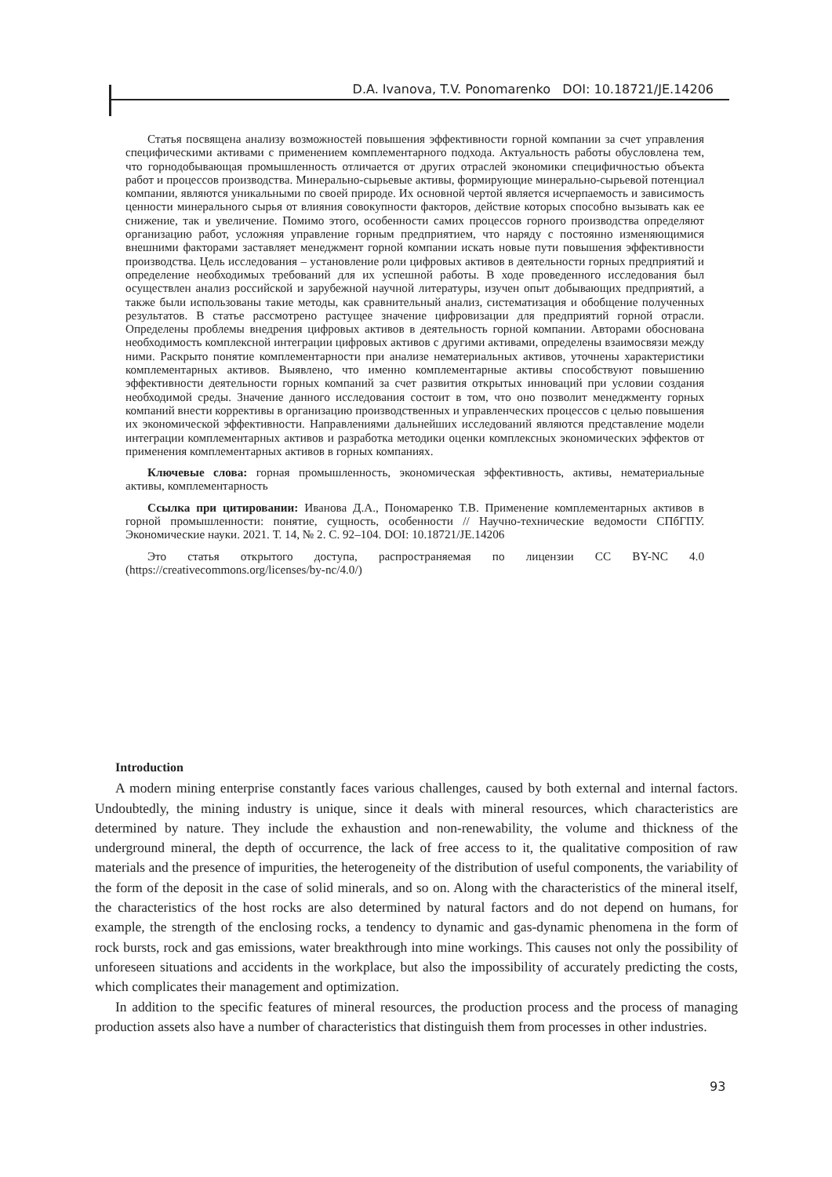D.A. Ivanova, T.V. Ponomarenko DOI: 10.18721/JE.14206
Статья посвящена анализу возможностей повышения эффективности горной компании за счет управления специфическими активами с применением комплементарного подхода. Актуальность работы обусловлена тем, что горнодобывающая промышленность отличается от других отраслей экономики специфичностью объекта работ и процессов производства. Минерально-сырьевые активы, формирующие минерально-сырьевой потенциал компании, являются уникальными по своей природе. Их основной чертой является исчерпаемость и зависимость ценности минерального сырья от влияния совокупности факторов, действие которых способно вызывать как ее снижение, так и увеличение. Помимо этого, особенности самих процессов горного производства определяют организацию работ, усложняя управление горным предприятием, что наряду с постоянно изменяющимися внешними факторами заставляет менеджмент горной компании искать новые пути повышения эффективности производства. Цель исследования – установление роли цифровых активов в деятельности горных предприятий и определение необходимых требований для их успешной работы. В ходе проведенного исследования был осуществлен анализ российской и зарубежной научной литературы, изучен опыт добывающих предприятий, а также были использованы такие методы, как сравнительный анализ, систематизация и обобщение полученных результатов. В статье рассмотрено растущее значение цифровизации для предприятий горной отрасли. Определены проблемы внедрения цифровых активов в деятельность горной компании. Авторами обоснована необходимость комплексной интеграции цифровых активов с другими активами, определены взаимосвязи между ними. Раскрыто понятие комплементарности при анализе нематериальных активов, уточнены характеристики комплементарных активов. Выявлено, что именно комплементарные активы способствуют повышению эффективности деятельности горных компаний за счет развития открытых инноваций при условии создания необходимой среды. Значение данного исследования состоит в том, что оно позволит менеджменту горных компаний внести коррективы в организацию производственных и управленческих процессов с целью повышения их экономической эффективности. Направлениями дальнейших исследований являются представление модели интеграции комплементарных активов и разработка методики оценки комплексных экономических эффектов от применения комплементарных активов в горных компаниях.
Ключевые слова: горная промышленность, экономическая эффективность, активы, нематериальные активы, комплементарность
Ссылка при цитировании: Иванова Д.А., Пономаренко Т.В. Применение комплементарных активов в горной промышленности: понятие, сущность, особенности // Научно-технические ведомости СПбГПУ. Экономические науки. 2021. Т. 14, № 2. С. 92–104. DOI: 10.18721/JE.14206
Это статья открытого доступа, распространяемая по лицензии CC BY-NC 4.0 (https://creativecommons.org/licenses/by-nc/4.0/)
Introduction
A modern mining enterprise constantly faces various challenges, caused by both external and internal factors. Undoubtedly, the mining industry is unique, since it deals with mineral resources, which characteristics are determined by nature. They include the exhaustion and non-renewability, the volume and thickness of the underground mineral, the depth of occurrence, the lack of free access to it, the qualitative composition of raw materials and the presence of impurities, the heterogeneity of the distribution of useful components, the variability of the form of the deposit in the case of solid minerals, and so on. Along with the characteristics of the mineral itself, the characteristics of the host rocks are also determined by natural factors and do not depend on humans, for example, the strength of the enclosing rocks, a tendency to dynamic and gas-dynamic phenomena in the form of rock bursts, rock and gas emissions, water breakthrough into mine workings. This causes not only the possibility of unforeseen situations and accidents in the workplace, but also the impossibility of accurately predicting the costs, which complicates their management and optimization.
In addition to the specific features of mineral resources, the production process and the process of managing production assets also have a number of characteristics that distinguish them from processes in other industries.
93